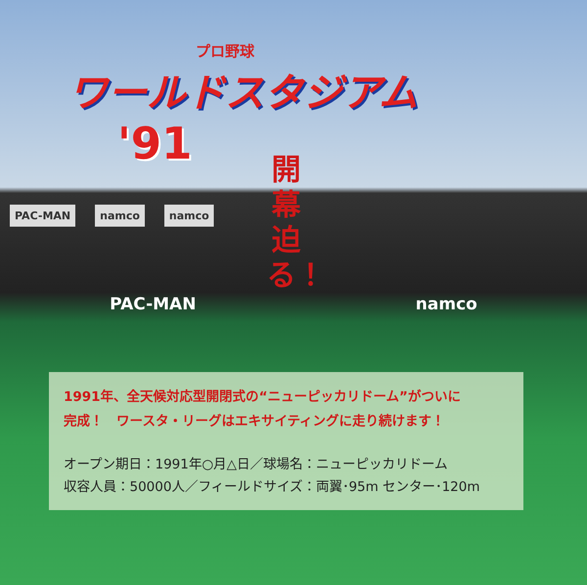プロ野球
ワールドスタジアム
'91
PAC-MAN namco namco
開幕迫る！
PAC-MAN namco
1991年、全天候対応型開閉式の“ニューピッカリドーム”がついに
完成！　ワースタ・リーグはエキサイティングに走り続けます！
オープン期日：1991年○月△日／球場名：ニューピッカリドーム
収容人員：50000人／フィールドサイズ：両翼･95m センター･120m